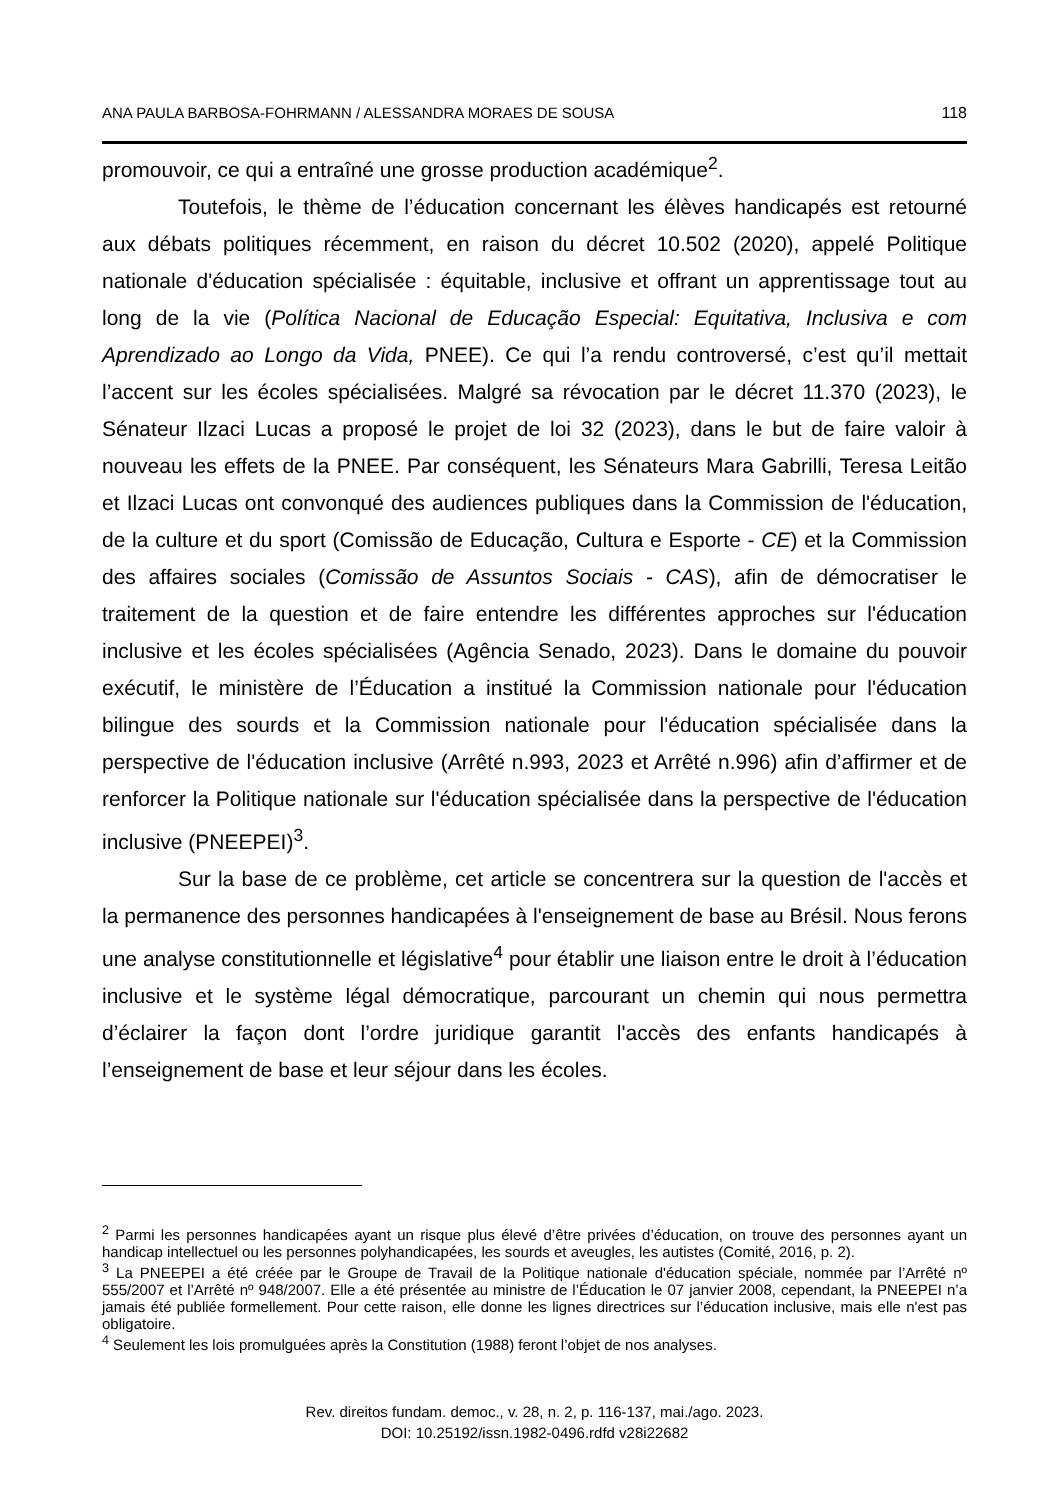ANA PAULA BARBOSA-FOHRMANN / ALESSANDRA MORAES DE SOUSA 118
promouvoir, ce qui a entraîné une grosse production académique<sup>2</sup>.
Toutefois, le thème de l’éducation concernant les élèves handicapés est retourné aux débats politiques récemment, en raison du décret 10.502 (2020), appelé Politique nationale d'éducation spécialisée : équitable, inclusive et offrant un apprentissage tout au long de la vie (Política Nacional de Educação Especial: Equitativa, Inclusiva e com Aprendizado ao Longo da Vida, PNEE). Ce qui l’a rendu controversé, c’est qu’il mettait l’accent sur les écoles spécialisées. Malgré sa révocation par le décret 11.370 (2023), le Sénateur Ilzaci Lucas a proposé le projet de loi 32 (2023), dans le but de faire valoir à nouveau les effets de la PNEE. Par conséquent, les Sénateurs Mara Gabrilli, Teresa Leitão et Ilzaci Lucas ont convonqué des audiences publiques dans la Commission de l'éducation, de la culture et du sport (Comissão de Educação, Cultura e Esporte - CE) et la Commission des affaires sociales (Comissão de Assuntos Sociais - CAS), afin de démocratiser le traitement de la question et de faire entendre les différentes approches sur l'éducation inclusive et les écoles spécialisées (Agência Senado, 2023). Dans le domaine du pouvoir exécutif, le ministère de l’Éducation a institué la Commission nationale pour l'éducation bilingue des sourds et la Commission nationale pour l'éducation spécialisée dans la perspective de l'éducation inclusive (Arrêté n.993, 2023 et Arrêté n.996) afin d’affirmer et de renforcer la Politique nationale sur l'éducation spécialisée dans la perspective de l'éducation inclusive (PNEEPEI)<sup>3</sup>.
Sur la base de ce problème, cet article se concentrera sur la question de l'accès et la permanence des personnes handicapées à l'enseignement de base au Brésil. Nous ferons une analyse constitutionnelle et législative<sup>4</sup> pour établir une liaison entre le droit à l’éducation inclusive et le système légal démocratique, parcourant un chemin qui nous permettra d’éclairer la façon dont l’ordre juridique garantit l'accès des enfants handicapés à l’enseignement de base et leur séjour dans les écoles.
<sup>2</sup> Parmi les personnes handicapées ayant un risque plus élevé d’être privées d’éducation, on trouve des personnes ayant un handicap intellectuel ou les personnes polyhandicapées, les sourds et aveugles, les autistes (Comité, 2016, p. 2).
<sup>3</sup> La PNEEPEI a été créée par le Groupe de Travail de la Politique nationale d'éducation spéciale, nommée par l’Arrêté nº 555/2007 et l’Arrêté nº 948/2007. Elle a été présentée au ministre de l’Éducation le 07 janvier 2008, cependant, la PNEEPEI n’a jamais été publiée formellement. Pour cette raison, elle donne les lignes directrices sur l’éducation inclusive, mais elle n'est pas obligatoire.
<sup>4</sup> Seulement les lois promulguées après la Constitution (1988) feront l’objet de nos analyses.
Rev. direitos fundam. democ., v. 28, n. 2, p. 116-137, mai./ago. 2023.
DOI: 10.25192/issn.1982-0496.rdfd v28i22682